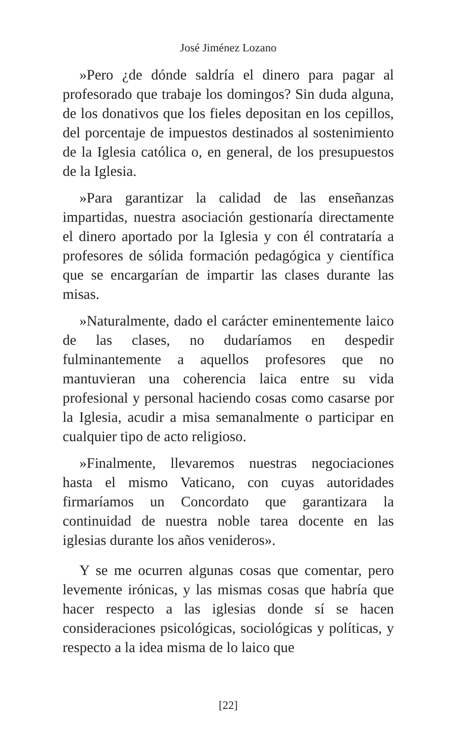José Jiménez Lozano
»Pero ¿de dónde saldría el dinero para pagar al profesorado que trabaje los domingos? Sin duda alguna, de los donativos que los fieles depositan en los cepillos, del porcentaje de impuestos destinados al sostenimiento de la Iglesia católica o, en general, de los presupuestos de la Iglesia.
»Para garantizar la calidad de las enseñanzas impartidas, nuestra asociación gestionaría directamente el dinero aportado por la Iglesia y con él contrataría a profesores de sólida formación pedagógica y científica que se encargarían de impartir las clases durante las misas.
»Naturalmente, dado el carácter eminentemente laico de las clases, no dudaríamos en despedir fulminantemente a aquellos profesores que no mantuvieran una coherencia laica entre su vida profesional y personal haciendo cosas como casarse por la Iglesia, acudir a misa semanalmente o participar en cualquier tipo de acto religioso.
»Finalmente, llevaremos nuestras negociaciones hasta el mismo Vaticano, con cuyas autoridades firmaríamos un Concordato que garantizara la continuidad de nuestra noble tarea docente en las iglesias durante los años venideros».
Y se me ocurren algunas cosas que comentar, pero levemente irónicas, y las mismas cosas que habría que hacer respecto a las iglesias donde sí se hacen consideraciones psicológicas, sociológicas y políticas, y respecto a la idea misma de lo laico que
[22]